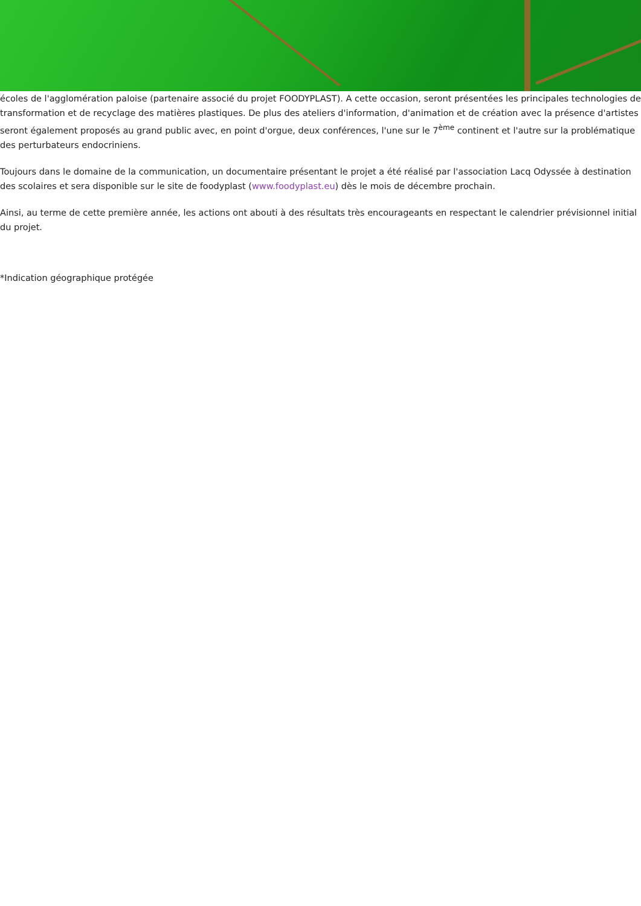écoles de l'agglomération paloise (partenaire associé du projet FOODYPLAST). A cette occasion, seront présentées les principales technologies de transformation et de recyclage des matières plastiques. De plus des ateliers d'information, d'animation et de création avec la présence d'artistes seront également proposés au grand public avec, en point d'orgue, deux conférences, l'une sur le 7<sup>ème</sup> continent et l'autre sur la problématique des perturbateurs endocriniens.
Toujours dans le domaine de la communication, un documentaire présentant le projet a été réalisé par l'association Lacq Odyssée à destination des scolaires et sera disponible sur le site de foodyplast (www.foodyplast.eu) dès le mois de décembre prochain.
Ainsi, au terme de cette première année, les actions ont abouti à des résultats très encourageants en respectant le calendrier prévisionnel initial du projet.
*Indication géographique protégée